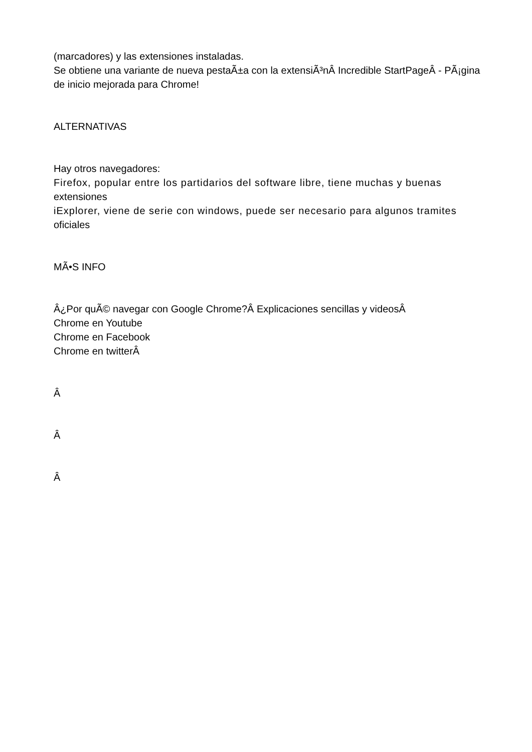(marcadores) y las extensiones instaladas.
Se obtiene una variante de nueva pestaÃ±a con la extensiÃ³nÂ Incredible StartPageÂ - PÃ¡gina de inicio mejorada para Chrome!
ALTERNATIVAS
Hay otros navegadores:
Firefox, popular entre los partidarios del software libre, tiene muchas y buenas
extensiones
iExplorer, viene de serie con windows, puede ser necesario para algunos tramites
oficiales
MÃ•S INFO
Â¿Por quÃ© navegar con Google Chrome?Â Explicaciones sencillas y videosÂ
Chrome en Youtube
Chrome en Facebook
Chrome en twitterÂ
Â
Â
Â